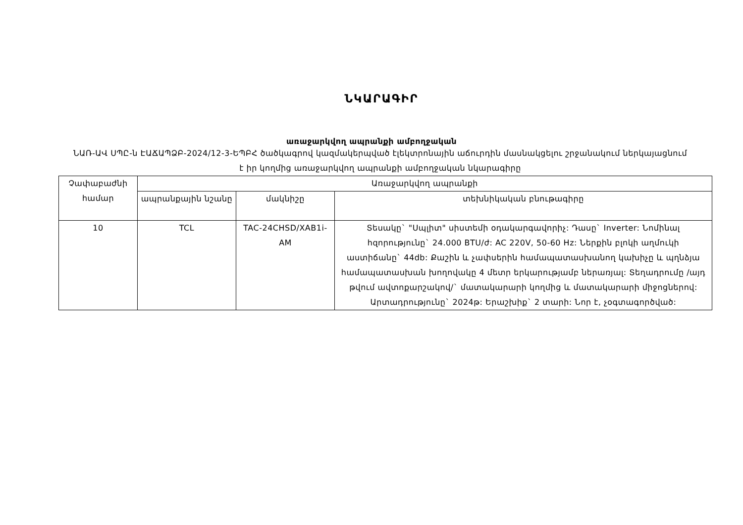ՆԿԱՐԱԳԻՐ
առաջարկվող ապրանքի ամբողջական
ՆԱՌ-ԱՎ ՍՊԸ-ն ԷԱՃԱՊՁԲ-2024/12-3-ԵՊԲՀ ծածկագրով կազմակերպված էլեկտրոնային աճուրդին մասնակցելու շրջանակում ներկայացնում է իր կողմից առաջարկվող ապրանքի ամբողջական նկարագիրը
| Չափաբաժնի համար | Առաջարկվող ապրանքի | | |
| --- | --- | --- | --- |
| | ապրանքային նշանը | մակնիշը | տեխնիկական բնութագիրը |
| 10 | TCL | TAC-24CHSD/XAB1i-AM | Տեսակը` "Սպլիտ" սիստեմի օդակարգավորիչ: Դասը` Inverter: Նոմինալ հզորությունը` 24.000 BTU/ժ: AC 220V, 50-60 Hz: Ներքին բլոկի աղմուկի աստիճանը` 44db: Քաշին և չափսերին համապատասխանող կախիչը և պղնձյա համապատասխան խողովակը 4 մետր երկարությամբ ներառյալ: Տեղադրումը /այդ թվում ավտոքարշակով/` մատակարարի կողմից և մատակարարի միջոցներով: Արտադրությունը` 2024թ: Երաշխիք` 2 տարի: Նոր է, չօգտագործված: |